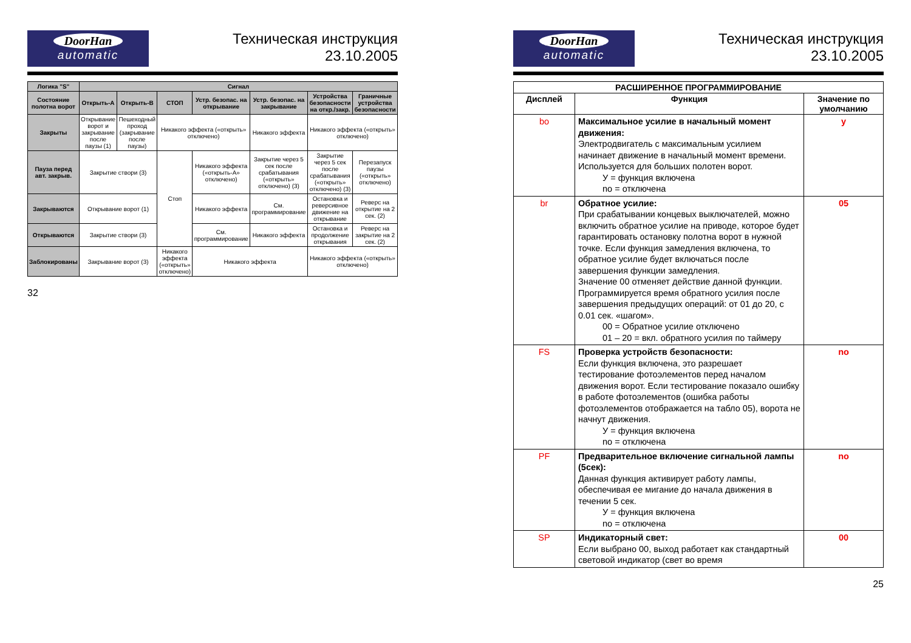DoorHan
automatic
Техническая инструкция
23.10.2005
| Логика "S" | Сигнал | | | | | | |
| --- | --- | --- | --- | --- | --- | --- | --- |
| Состояние полотна ворот | Открыть-А | Открыть-В | СТОП | Устр. безопас. на открывание | Устр. безопас. на закрывание | Устройства безопасности на откр./закр. | Граничные устройства безопасности |
| Закрыты | Открывание ворот и закрывание после паузы (1) | Пешеходный проход (закрывание после паузы) | Никакого эффекта («открыть» отключено) | | Никакого эффекта | Никакого эффекта («открыть» отключено) | |
| Пауза перед авт. закрыв. | Закрытие створи (3) | | Стоп | Никакого эффекта («открыть-А» отключено) | Закрытие через 5 сек после срабатывания («открыть» отключено) (3) | Закрытие через 5 сек после срабатывания («открыть» отключено) (3) | Перезапуск паузы («открыть» отключено) |
| Закрываются | Открывание ворот (1) | | | Никакого эффекта | См. программирование | Остановка и реверсивное движение на открывание | Реверс на открытие на 2 сек. (2) |
| Открываются | Закрытие створи (3) | | | См. программирование | Никакого эффекта | Остановка и продолжение открывания | Реверс на закрытие на 2 сек. (2) |
| Заблокированы | Закрывание ворот (3) | | Никакого эффекта («открыть» отключено) | Никакого эффекта | | Никакого эффекта («открыть» отключено) | |
32
DoorHan
automatic
Техническая инструкция
23.10.2005
| РАСШИРЕННОЕ ПРОГРАММИРОВАНИЕ | | |
| --- | --- | --- |
| Дисплей | Функция | Значение по умолчанию |
| bo | Максимальное усилие в начальный момент движения: Электродвигатель с максимальным усилием начинает движение в начальный момент времени. Используется для больших полотен ворот. У = функция включена no = отключена | y |
| br | Обратное усилие: При срабатывании концевых выключателей, можно включить обратное усилие на приводе, которое будет гарантировать остановку полотна ворот в нужной точке. Если функция замедления включена, то обратное усилие будет включаться после завершения функции замедления. Значение 00 отменяет действие данной функции. Программируется время обратного усилия после завершения предыдущих операций: от 01 до 20, с 0.01 сек. «шагом». 00 = Обратное усилие отключено 01 – 20 = вкл. обратного усилия по таймеру | 05 |
| FS | Проверка устройств безопасности: Если функция включена, это разрешает тестирование фотоэлементов перед началом движения ворот. Если тестирование показало ошибку в работе фотоэлементов (ошибка работы фотоэлементов отображается на табло 05), ворота не начнут движения. У = функция включена no = отключена | no |
| PF | Предварительное включение сигнальной лампы (5сек): Данная функция активирует работу лампы, обеспечивая ее мигание до начала движения в течении 5 сек. У = функция включена no = отключена | no |
| SP | Индикаторный свет: Если выбрано 00, выход работает как стандартный световой индикатор (свет во время | 00 |
25